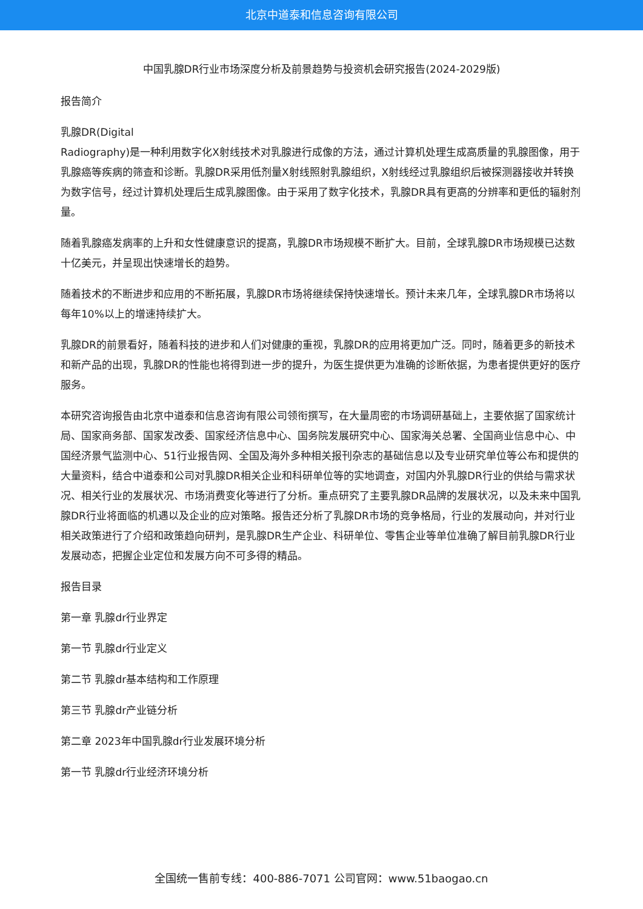北京中道泰和信息咨询有限公司
中国乳腺DR行业市场深度分析及前景趋势与投资机会研究报告(2024-2029版)
报告简介
乳腺DR(Digital
Radiography)是一种利用数字化X射线技术对乳腺进行成像的方法，通过计算机处理生成高质量的乳腺图像，用于乳腺癌等疾病的筛查和诊断。乳腺DR采用低剂量X射线照射乳腺组织，X射线经过乳腺组织后被探测器接收并转换为数字信号，经过计算机处理后生成乳腺图像。由于采用了数字化技术，乳腺DR具有更高的分辨率和更低的辐射剂量。
随着乳腺癌发病率的上升和女性健康意识的提高，乳腺DR市场规模不断扩大。目前，全球乳腺DR市场规模已达数十亿美元，并呈现出快速增长的趋势。
随着技术的不断进步和应用的不断拓展，乳腺DR市场将继续保持快速增长。预计未来几年，全球乳腺DR市场将以每年10%以上的增速持续扩大。
乳腺DR的前景看好，随着科技的进步和人们对健康的重视，乳腺DR的应用将更加广泛。同时，随着更多的新技术和新产品的出现，乳腺DR的性能也将得到进一步的提升，为医生提供更为准确的诊断依据，为患者提供更好的医疗服务。
本研究咨询报告由北京中道泰和信息咨询有限公司领衔撰写，在大量周密的市场调研基础上，主要依据了国家统计局、国家商务部、国家发改委、国家经济信息中心、国务院发展研究中心、国家海关总署、全国商业信息中心、中国经济景气监测中心、51行业报告网、全国及海外多种相关报刊杂志的基础信息以及专业研究单位等公布和提供的大量资料，结合中道泰和公司对乳腺DR相关企业和科研单位等的实地调查，对国内外乳腺DR行业的供给与需求状况、相关行业的发展状况、市场消费变化等进行了分析。重点研究了主要乳腺DR品牌的发展状况，以及未来中国乳腺DR行业将面临的机遇以及企业的应对策略。报告还分析了乳腺DR市场的竞争格局，行业的发展动向，并对行业相关政策进行了介绍和政策趋向研判，是乳腺DR生产企业、科研单位、零售企业等单位准确了解目前乳腺DR行业发展动态，把握企业定位和发展方向不可多得的精品。
报告目录
第一章 乳腺dr行业界定
第一节 乳腺dr行业定义
第二节 乳腺dr基本结构和工作原理
第三节 乳腺dr产业链分析
第二章 2023年中国乳腺dr行业发展环境分析
第一节 乳腺dr行业经济环境分析
全国统一售前专线：400-886-7071 公司官网：www.51baogao.cn